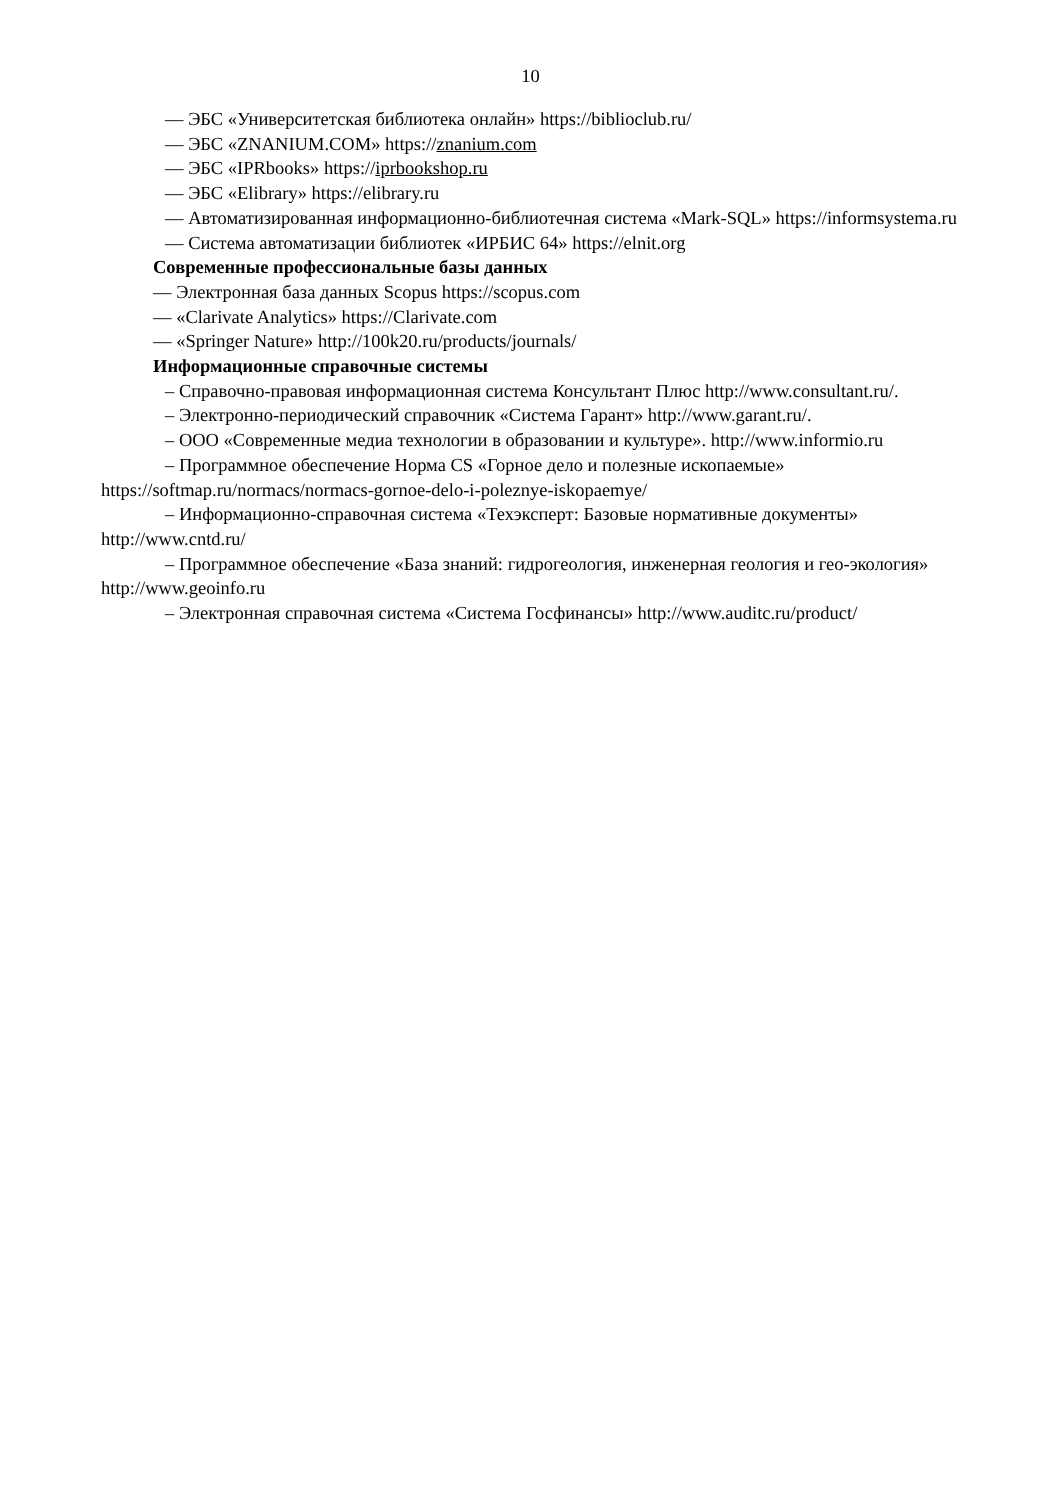10
— ЭБС «Университетская библиотека онлайн» https://biblioclub.ru/
— ЭБС «ZNANIUM.COM» https://znanium.com
— ЭБС «IPRbooks» https://iprbookshop.ru
— ЭБС «Elibrary» https://elibrary.ru
— Автоматизированная информационно-библиотечная система «Mark-SQL» https://informsystema.ru
— Система автоматизации библиотек «ИРБИС 64» https://elnit.org
Современные профессиональные базы данных
— Электронная база данных Scopus https://scopus.com
— «Clarivate Analytics» https://Clarivate.com
— «Springer Nature» http://100k20.ru/products/journals/
Информационные справочные системы
– Справочно-правовая информационная система Консультант Плюс http://www.consultant.ru/.
– Электронно-периодический справочник «Система Гарант» http://www.garant.ru/.
– ООО «Современные медиа технологии в образовании и культуре». http://www.informio.ru
– Программное обеспечение Норма CS «Горное дело и полезные ископаемые» https://softmap.ru/normacs/normacs-gornoe-delo-i-poleznye-iskopaemye/
– Информационно-справочная система «Техэксперт: Базовые нормативные документы» http://www.cntd.ru/
– Программное обеспечение «База знаний: гидрогеология, инженерная геология и гео-экология» http://www.geoinfo.ru
– Электронная справочная система «Система Госфинансы» http://www.auditc.ru/product/